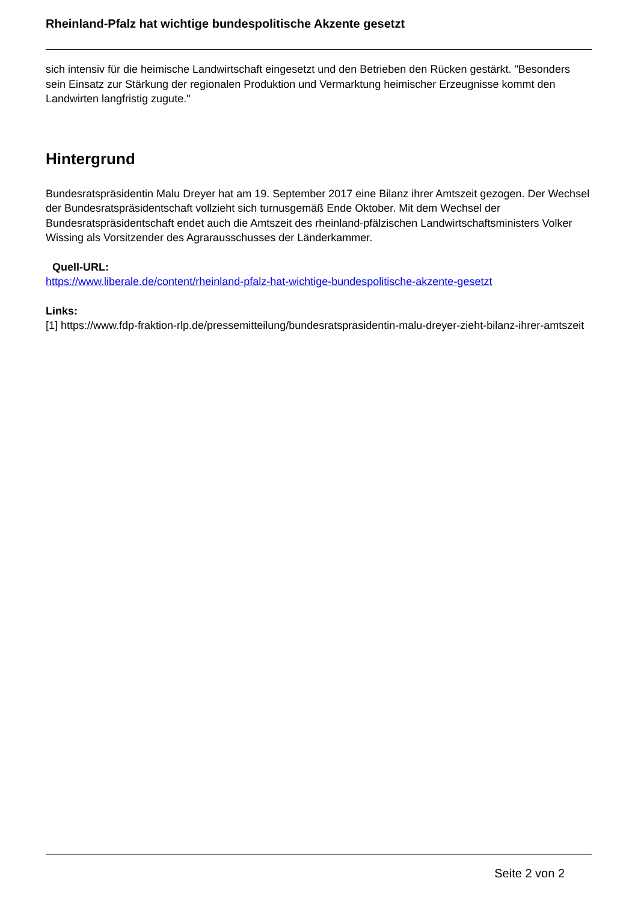Rheinland-Pfalz hat wichtige bundespolitische Akzente gesetzt
sich intensiv für die heimische Landwirtschaft eingesetzt und den Betrieben den Rücken gestärkt. "Besonders sein Einsatz zur Stärkung der regionalen Produktion und Vermarktung heimischer Erzeugnisse kommt den Landwirten langfristig zugute."
Hintergrund
Bundesratspräsidentin Malu Dreyer hat am 19. September 2017 eine Bilanz ihrer Amtszeit gezogen. Der Wechsel der Bundesratspräsidentschaft vollzieht sich turnusgemäß Ende Oktober. Mit dem Wechsel der Bundesratspräsidentschaft endet auch die Amtszeit des rheinland-pfälzischen Landwirtschaftsministers Volker Wissing als Vorsitzender des Agrarausschusses der Länderkammer.
Quell-URL:
https://www.liberale.de/content/rheinland-pfalz-hat-wichtige-bundespolitische-akzente-gesetzt
Links:
[1] https://www.fdp-fraktion-rlp.de/pressemitteilung/bundesratsprasidentin-malu-dreyer-zieht-bilanz-ihrer-amtszeit
Seite 2 von 2